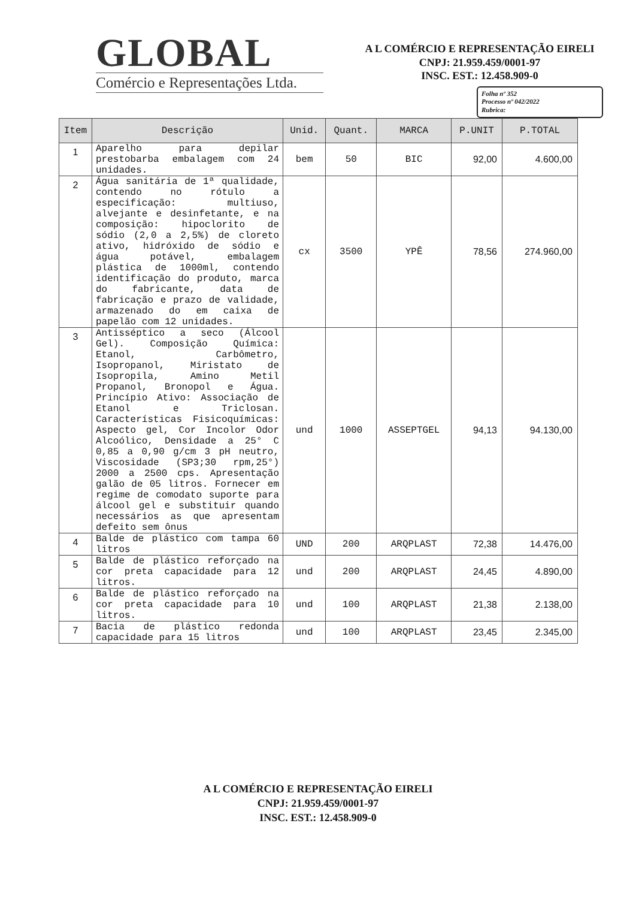GLOBAL
Comércio e Representações Ltda.
A L COMÉRCIO E REPRESENTAÇÃO EIRELI
CNPJ: 21.959.459/0001-97
INSC. EST.: 12.458.909-0
Folha nº 352
Processo nº 042/2022
Rubrica:
| Item | Descrição | Unid. | Quant. | MARCA | P.UNIT | P.TOTAL |
| --- | --- | --- | --- | --- | --- | --- |
| 1 | Aparelho para depilar prestobarba embalagem com 24 unidades. | bem | 50 | BIC | 92,00 | 4.600,00 |
| 2 | Água sanitária de 1ª qualidade, contendo no rótulo a especificação: multiuso, alvejante e desinfetante, e na composição: hipoclorito de sódio (2,0 a 2,5%) de cloreto ativo, hidróxido de sódio e água potável, embalagem plástica de 1000ml, contendo identificação do produto, marca do fabricante, data de fabricação e prazo de validade, armazenado do em caixa de papelão com 12 unidades. | cx | 3500 | YPÊ | 78,56 | 274.960,00 |
| 3 | Antisséptico a seco (Álcool Gel). Composição Química: Etanol, Carbômetro, Isopropanol, Miristato de Isopropila, Amino Metil Propanol, Bronopol e Água. Princípio Ativo: Associação de Etanol e Triclosan. Características Fisicoquímicas: Aspecto gel, Cor Incolor Odor Alcoólico, Densidade a 25° C 0,85 a 0,90 g/cm 3 pH neutro, Viscosidade (SP3;30 rpm,25°) 2000 a 2500 cps. Apresentação galão de 05 litros. Fornecer em regime de comodato suporte para álcool gel e substituir quando necessários as que apresentam defeito sem ônus | und | 1000 | ASSEPTGEL | 94,13 | 94.130,00 |
| 4 | Balde de plástico com tampa 60 litros | UND | 200 | ARQPLAST | 72,38 | 14.476,00 |
| 5 | Balde de plástico reforçado na cor preta capacidade para 12 litros. | und | 200 | ARQPLAST | 24,45 | 4.890,00 |
| 6 | Balde de plástico reforçado na cor preta capacidade para 10 litros. | und | 100 | ARQPLAST | 21,38 | 2.138,00 |
| 7 | Bacia de plástico redonda capacidade para 15 litros | und | 100 | ARQPLAST | 23,45 | 2.345,00 |
A L COMÉRCIO E REPRESENTAÇÃO EIRELI
CNPJ: 21.959.459/0001-97
INSC. EST.: 12.458.909-0